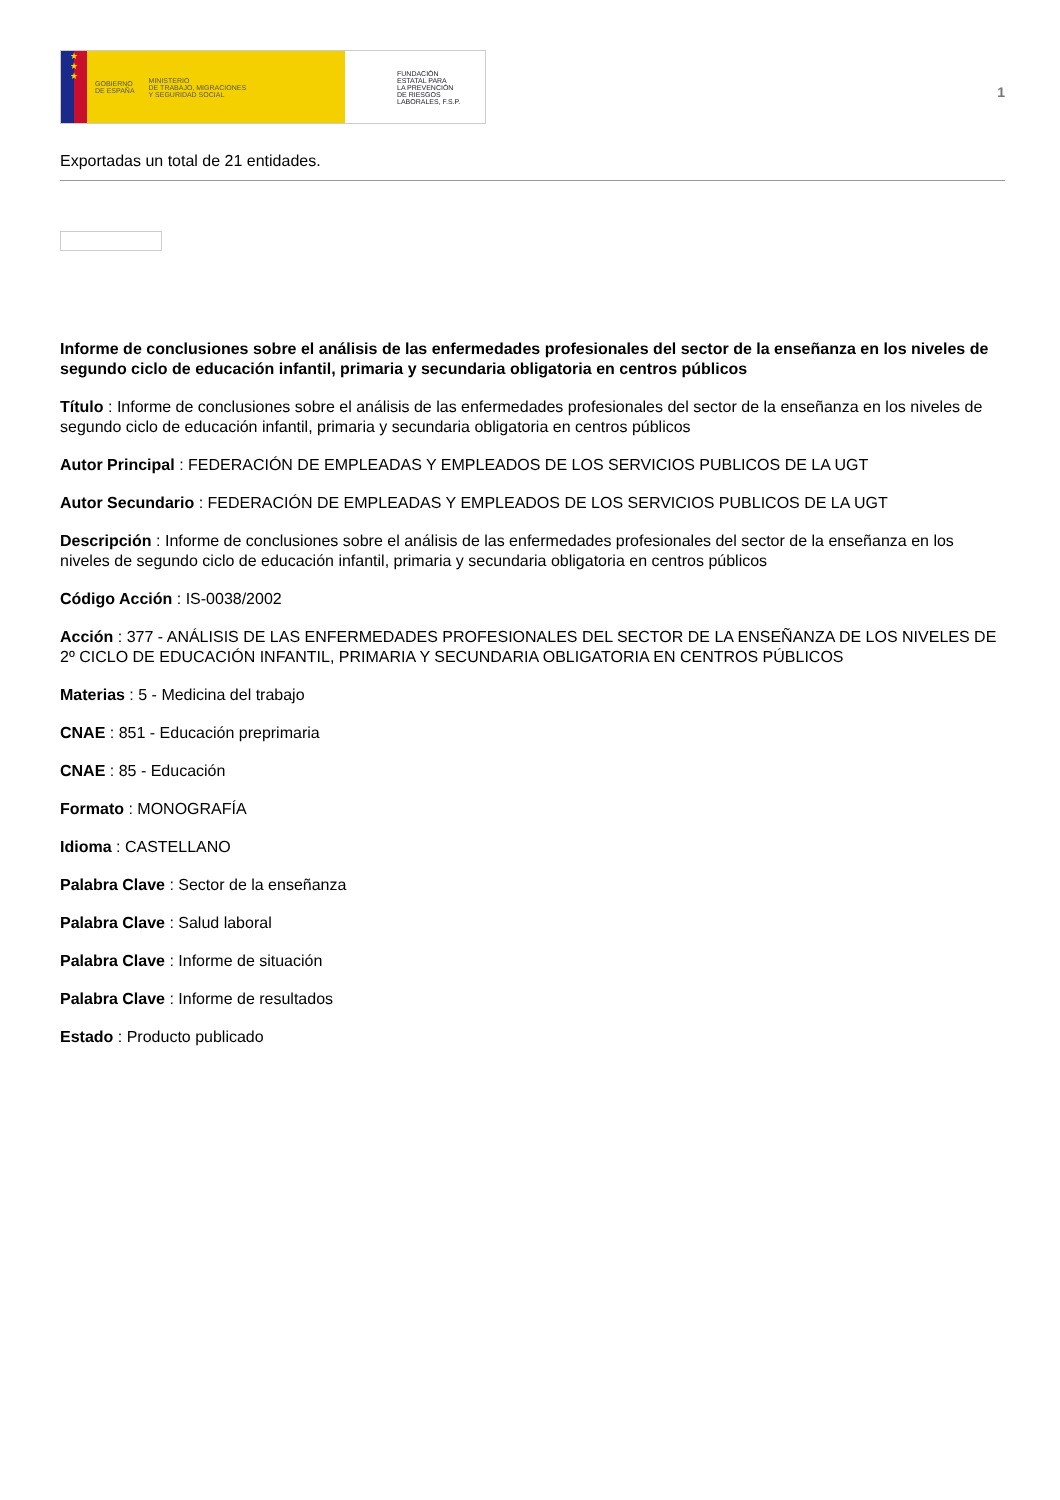★
★
★
GOBIERNO
DE ESPAÑA MINISTERIO
DE TRABAJO, MIGRACIONES
Y SEGURIDAD SOCIAL
FUNDACIÓN
ESTATAL PARA
LA PREVENCIÓN
DE RIESGOS
LABORALES, F.S.P.
1
Exportadas un total de 21 entidades.
Informe de conclusiones sobre el análisis de las enfermedades profesionales del sector de la enseñanza en los niveles de segundo ciclo de educación infantil, primaria y secundaria obligatoria en centros públicos
Título : Informe de conclusiones sobre el análisis de las enfermedades profesionales del sector de la enseñanza en los niveles de segundo ciclo de educación infantil, primaria y secundaria obligatoria en centros públicos
Autor Principal : FEDERACIÓN DE EMPLEADAS Y EMPLEADOS DE LOS SERVICIOS PUBLICOS DE LA UGT
Autor Secundario : FEDERACIÓN DE EMPLEADAS Y EMPLEADOS DE LOS SERVICIOS PUBLICOS DE LA UGT
Descripción : Informe de conclusiones sobre el análisis de las enfermedades profesionales del sector de la enseñanza en los niveles de segundo ciclo de educación infantil, primaria y secundaria obligatoria en centros públicos
Código Acción : IS-0038/2002
Acción : 377 - ANÁLISIS DE LAS ENFERMEDADES PROFESIONALES DEL SECTOR DE LA ENSEÑANZA DE LOS NIVELES DE 2º CICLO DE EDUCACIÓN INFANTIL, PRIMARIA Y SECUNDARIA OBLIGATORIA EN CENTROS PÚBLICOS
Materias : 5 - Medicina del trabajo
CNAE : 851 - Educación preprimaria
CNAE : 85 - Educación
Formato : MONOGRAFÍA
Idioma : CASTELLANO
Palabra Clave : Sector de la enseñanza
Palabra Clave : Salud laboral
Palabra Clave : Informe de situación
Palabra Clave : Informe de resultados
Estado : Producto publicado